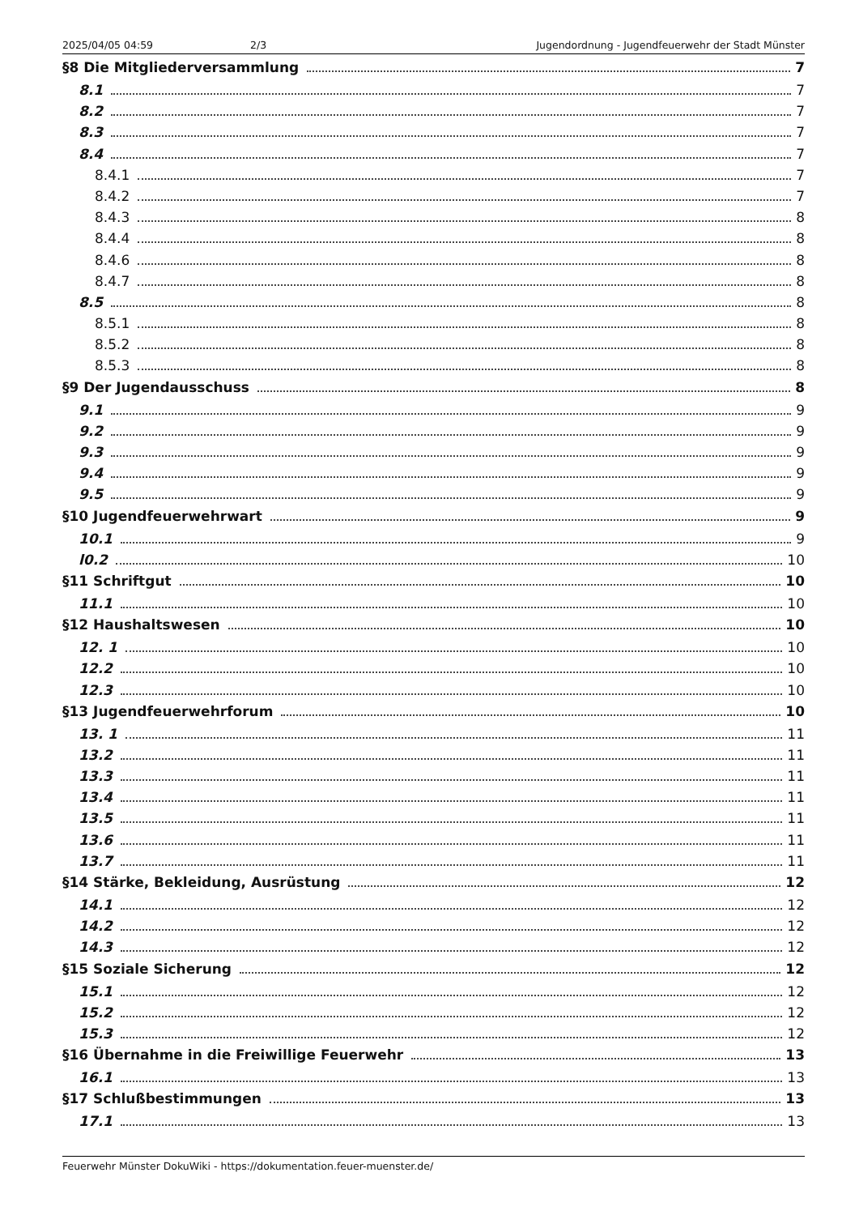2025/04/05 04:59 2/3 Jugendordnung - Jugendfeuerwehr der Stadt Münster
§8 Die Mitgliederversammlung 7
8.1 7
8.2 7
8.3 7
8.4 7
8.4.1 7
8.4.2 7
8.4.3 8
8.4.4 8
8.4.6 8
8.4.7 8
8.5 8
8.5.1 8
8.5.2 8
8.5.3 8
§9 Der Jugendausschuss 8
9.1 9
9.2 9
9.3 9
9.4 9
9.5 9
§10 Jugendfeuerwehrwart 9
10.1 9
l0.2 10
§11 Schriftgut 10
11.1 10
§12 Haushaltswesen 10
12. 1 10
12.2 10
12.3 10
§13 Jugendfeuerwehrforum 10
13. 1 11
13.2 11
13.3 11
13.4 11
13.5 11
13.6 11
13.7 11
§14 Stärke, Bekleidung, Ausrüstung 12
14.1 12
14.2 12
14.3 12
§15 Soziale Sicherung 12
15.1 12
15.2 12
15.3 12
§16 Übernahme in die Freiwillige Feuerwehr 13
16.1 13
§17 Schlußbestimmungen 13
17.1 13
Feuerwehr Münster DokuWiki - https://dokumentation.feuer-muenster.de/